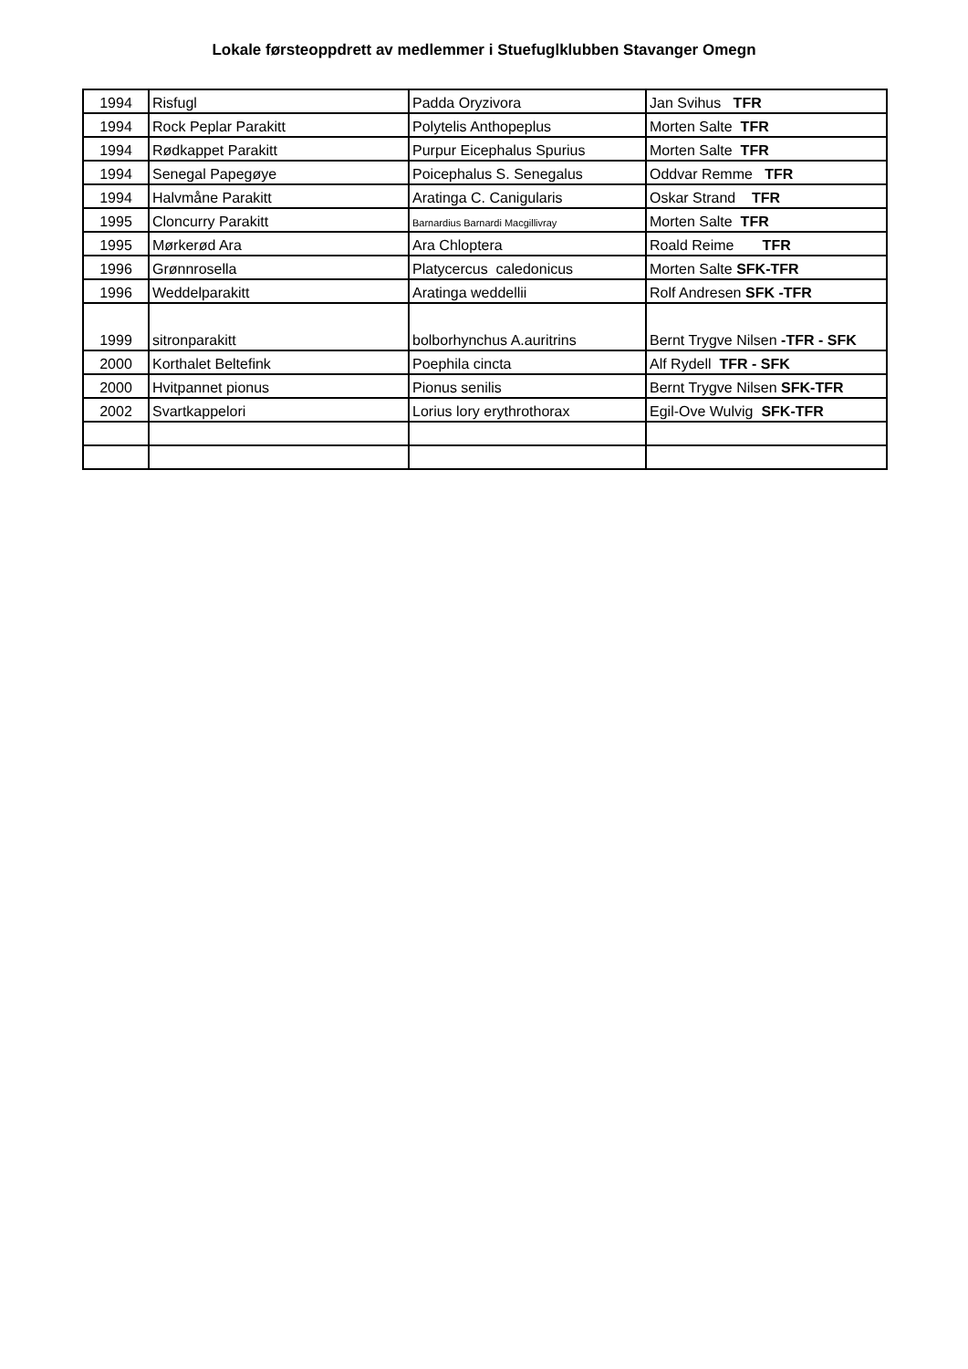Lokale førsteoppdrett av medlemmer i Stuefuglklubben Stavanger Omegn
| 1994 | Risfugl | Padda Oryzivora | Jan Svihus TFR |
| 1994 | Rock Peplar Parakitt | Polytelis Anthopeplus | Morten Salte TFR |
| 1994 | Rødkappet Parakitt | Purpur Eicephalus Spurius | Morten Salte TFR |
| 1994 | Senegal Papegøye | Poicephalus S. Senegalus | Oddvar Remme TFR |
| 1994 | Halvmåne Parakitt | Aratinga C. Canigularis | Oskar Strand TFR |
| 1995 | Cloncurry Parakitt | Barnardius Barnardi Macgillivray | Morten Salte TFR |
| 1995 | Mørkerød Ara | Ara Chloptera | Roald Reime TFR |
| 1996 | Grønnrosella | Platycercus caledonicus | Morten Salte SFK-TFR |
| 1996 | Weddelparakitt | Aratinga weddellii | Rolf Andresen SFK -TFR |
| 1999 | sitronparakitt | bolborhynchus A.auritrins | Bernt Trygve Nilsen -TFR - SFK |
| 2000 | Korthalet Beltefink | Poephila cincta | Alf Rydell TFR - SFK |
| 2000 | Hvitpannet pionus | Pionus senilis | Bernt Trygve Nilsen SFK-TFR |
| 2002 | Svartkappelori | Lorius lory erythrothorax | Egil-Ove Wulvig SFK-TFR |